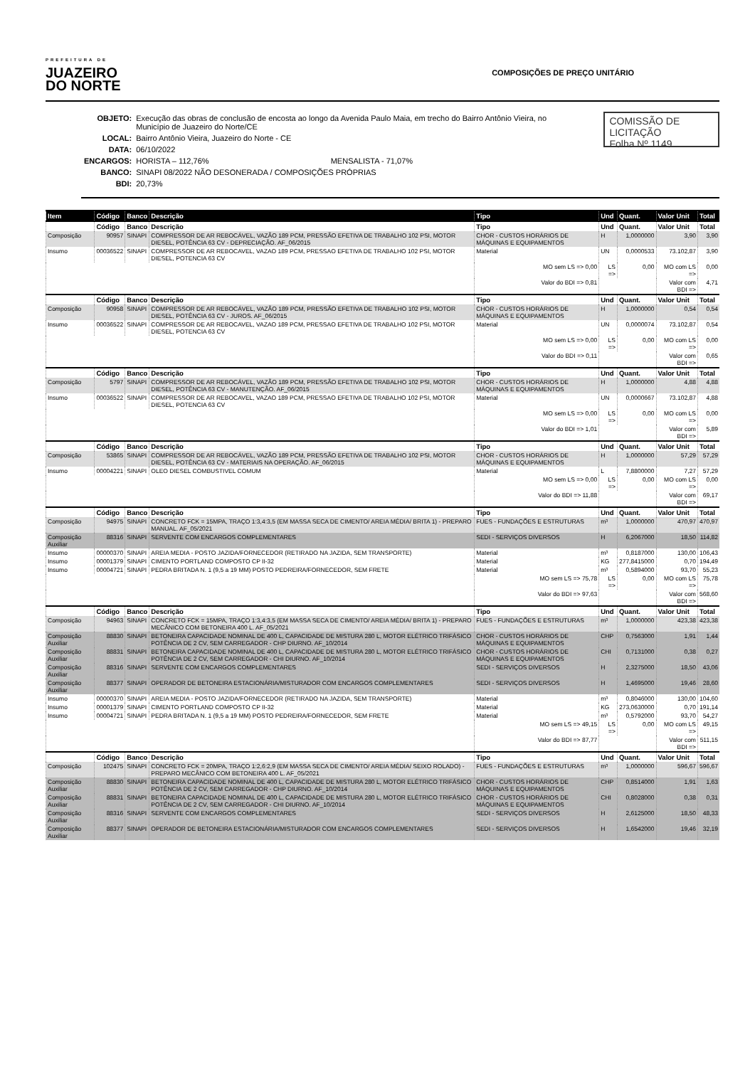PREFEITURA DE
JUAZEIRO
DO NORTE
COMPOSIÇÕES DE PREÇO UNITÁRIO
| OBJETO: | Execução das obras de conclusão de encosta ao longo da Avenida Paulo Maia, em trecho do Bairro Antônio Vieira, no Município de Juazeiro do Norte/CE |
| LOCAL: | Bairro Antônio Vieira, Juazeiro do Norte - CE |
| DATA: | 06/10/2022 |
| ENCARGOS: | HORISTA – 112,76% MENSALISTA - 71,07% |
| BANCO: | SINAPI 08/2022 NÃO DESONERADA / COMPOSIÇÕES PRÓPRIAS |
| BDI: | 20,73% |
COMISSÃO DE LICITAÇÃO
Folha Nº 1149
| Item | Código | Banco | Descrição | Tipo | Und | Quant. | Valor Unit | Total |
| --- | --- | --- | --- | --- | --- | --- | --- | --- |
| | Código | Banco | Descrição | Tipo | Und | Quant. | Valor Unit | Total |
| Composição | 90957 | SINAPI | COMPRESSOR DE AR REBOCÁVEL, VAZÃO 189 PCM, PRESSÃO EFETIVA DE TRABALHO 102 PSI, MOTOR DIESEL, POTÊNCIA 63 CV - DEPRECIAÇÃO. AF_06/2015 | CHOR - CUSTOS HORÁRIOS DE MÁQUINAS E EQUIPAMENTOS | H | 1,0000000 | 3,90 | 3,90 |
| Insumo | 00036522 | SINAPI | COMPRESSOR DE AR REBOCAVEL, VAZAO 189 PCM, PRESSAO EFETIVA DE TRABALHO 102 PSI, MOTOR DIESEL, POTENCIA 63 CV | Material | UN | 0,0000533 | 73.102,87 | 3,90 |
| | | | | MO sem LS => 0,00 | LS => | 0,00 | MO com LS => | 0,00 |
| | | | | Valor do BDI => 0,81 | | | Valor com BDI => | 4,71 |
| | Código | Banco | Descrição | Tipo | Und | Quant. | Valor Unit | Total |
| Composição | 90958 | SINAPI | COMPRESSOR DE AR REBOCÁVEL, VAZÃO 189 PCM, PRESSÃO EFETIVA DE TRABALHO 102 PSI, MOTOR DIESEL, POTÊNCIA 63 CV - JUROS. AF_06/2015 | CHOR - CUSTOS HORÁRIOS DE MÁQUINAS E EQUIPAMENTOS | H | 1,0000000 | 0,54 | 0,54 |
| Insumo | 00036522 | SINAPI | COMPRESSOR DE AR REBOCAVEL, VAZAO 189 PCM, PRESSAO EFETIVA DE TRABALHO 102 PSI, MOTOR DIESEL, POTENCIA 63 CV | Material | UN | 0,0000074 | 73.102,87 | 0,54 |
| | | | | MO sem LS => 0,00 | LS => | 0,00 | MO com LS => | 0,00 |
| | | | | Valor do BDI => 0,11 | | | Valor com BDI => | 0,65 |
| | Código | Banco | Descrição | Tipo | Und | Quant. | Valor Unit | Total |
| Composição | 5797 | SINAPI | COMPRESSOR DE AR REBOCÁVEL, VAZÃO 189 PCM, PRESSÃO EFETIVA DE TRABALHO 102 PSI, MOTOR DIESEL, POTÊNCIA 63 CV - MANUTENÇÃO. AF_06/2015 | CHOR - CUSTOS HORÁRIOS DE MÁQUINAS E EQUIPAMENTOS | H | 1,0000000 | 4,88 | 4,88 |
| Insumo | 00036522 | SINAPI | COMPRESSOR DE AR REBOCAVEL, VAZAO 189 PCM, PRESSAO EFETIVA DE TRABALHO 102 PSI, MOTOR DIESEL, POTENCIA 63 CV | Material | UN | 0,0000667 | 73.102,87 | 4,88 |
| | | | | MO sem LS => 0,00 | LS => | 0,00 | MO com LS => | 0,00 |
| | | | | Valor do BDI => 1,01 | | | Valor com BDI => | 5,89 |
| | Código | Banco | Descrição | Tipo | Und | Quant. | Valor Unit | Total |
| Composição | 53865 | SINAPI | COMPRESSOR DE AR REBOCÁVEL, VAZÃO 189 PCM, PRESSÃO EFETIVA DE TRABALHO 102 PSI, MOTOR DIESEL, POTÊNCIA 63 CV - MATERIAIS NA OPERAÇÃO. AF_06/2015 | CHOR - CUSTOS HORÁRIOS DE MÁQUINAS E EQUIPAMENTOS | H | 1,0000000 | 57,29 | 57,29 |
| Insumo | 00004221 | SINAPI | OLEO DIESEL COMBUSTIVEL COMUM | Material | L | 7,8800000 | 7,27 | 57,29 |
| | | | | MO sem LS => 0,00 | LS => | 0,00 | MO com LS => | 0,00 |
| | | | | Valor do BDI => 11,88 | | | Valor com BDI => | 69,17 |
| | Código | Banco | Descrição | Tipo | Und | Quant. | Valor Unit | Total |
| Composição | 94975 | SINAPI | CONCRETO FCK = 15MPA, TRAÇO 1:3,4:3,5 (EM MASSA SECA DE CIMENTO/ AREIA MÉDIA/ BRITA 1) - PREPARO MANUAL. AF_05/2021 | FUES - FUNDAÇÕES E ESTRUTURAS | m³ | 1,0000000 | 470,97 | 470,97 |
| Composição Auxiliar | 88316 | SINAPI | SERVENTE COM ENCARGOS COMPLEMENTARES | SEDI - SERVIÇOS DIVERSOS | H | 6,2067000 | 18,50 | 114,82 |
| Insumo | 00000370 | SINAPI | AREIA MEDIA - POSTO JAZIDA/FORNECEDOR (RETIRADO NA JAZIDA, SEM TRANSPORTE) | Material | m³ | 0,8187000 | 130,00 | 106,43 |
| Insumo | 00001379 | SINAPI | CIMENTO PORTLAND COMPOSTO CP II-32 | Material | KG | 277,8415000 | 0,70 | 194,49 |
| Insumo | 00004721 | SINAPI | PEDRA BRITADA N. 1 (9,5 a 19 MM) POSTO PEDREIRA/FORNECEDOR, SEM FRETE | Material | m³ | 0,5894000 | 93,70 | 55,23 |
| | | | | MO sem LS => 75,78 | LS => | 0,00 | MO com LS => | 75,78 |
| | | | | Valor do BDI => 97,63 | | | Valor com BDI => | 568,60 |
| | Código | Banco | Descrição | Tipo | Und | Quant. | Valor Unit | Total |
| Composição | 94963 | SINAPI | CONCRETO FCK = 15MPA, TRAÇO 1:3,4:3,5 (EM MASSA SECA DE CIMENTO/ AREIA MÉDIA/ BRITA 1) - PREPARO MECÂNICO COM BETONEIRA 400 L. AF_05/2021 | FUES - FUNDAÇÕES E ESTRUTURAS | m³ | 1,0000000 | 423,38 | 423,38 |
| Composição Auxiliar | 88830 | SINAPI | BETONEIRA CAPACIDADE NOMINAL DE 400 L, CAPACIDADE DE MISTURA 280 L, MOTOR ELÉTRICO TRIFÁSICO POTÊNCIA DE 2 CV, SEM CARREGADOR - CHP DIURNO. AF_10/2014 | CHOR - CUSTOS HORÁRIOS DE MÁQUINAS E EQUIPAMENTOS | CHP | 0,7563000 | 1,91 | 1,44 |
| Composição Auxiliar | 88831 | SINAPI | BETONEIRA CAPACIDADE NOMINAL DE 400 L, CAPACIDADE DE MISTURA 280 L, MOTOR ELÉTRICO TRIFÁSICO POTÊNCIA DE 2 CV, SEM CARREGADOR - CHI DIURNO. AF_10/2014 | CHOR - CUSTOS HORÁRIOS DE MÁQUINAS E EQUIPAMENTOS | CHI | 0,7131000 | 0,38 | 0,27 |
| Composição Auxiliar | 88316 | SINAPI | SERVENTE COM ENCARGOS COMPLEMENTARES | SEDI - SERVIÇOS DIVERSOS | H | 2,3275000 | 18,50 | 43,06 |
| Composição Auxiliar | 88377 | SINAPI | OPERADOR DE BETONEIRA ESTACIONÁRIA/MISTURADOR COM ENCARGOS COMPLEMENTARES | SEDI - SERVIÇOS DIVERSOS | H | 1,4695000 | 19,46 | 28,60 |
| Insumo | 00000370 | SINAPI | AREIA MEDIA - POSTO JAZIDA/FORNECEDOR (RETIRADO NA JAZIDA, SEM TRANSPORTE) | Material | m³ | 0,8046000 | 130,00 | 104,60 |
| Insumo | 00001379 | SINAPI | CIMENTO PORTLAND COMPOSTO CP II-32 | Material | KG | 273,0630000 | 0,70 | 191,14 |
| Insumo | 00004721 | SINAPI | PEDRA BRITADA N. 1 (9,5 a 19 MM) POSTO PEDREIRA/FORNECEDOR, SEM FRETE | Material | m³ | 0,5792000 | 93,70 | 54,27 |
| | | | | MO sem LS => 49,15 | LS => | 0,00 | MO com LS => | 49,15 |
| | | | | Valor do BDI => 87,77 | | | Valor com BDI => | 511,15 |
| | Código | Banco | Descrição | Tipo | Und | Quant. | Valor Unit | Total |
| Composição | 102475 | SINAPI | CONCRETO FCK = 20MPA, TRAÇO 1:2,6:2,9 (EM MASSA SECA DE CIMENTO/ AREIA MÉDIA/ SEIXO ROLADO) - PREPARO MECÂNICO COM BETONEIRA 400 L. AF_05/2021 | FUES - FUNDAÇÕES E ESTRUTURAS | m³ | 1,0000000 | 596,67 | 596,67 |
| Composição Auxiliar | 88830 | SINAPI | BETONEIRA CAPACIDADE NOMINAL DE 400 L, CAPACIDADE DE MISTURA 280 L, MOTOR ELÉTRICO TRIFÁSICO POTÊNCIA DE 2 CV, SEM CARREGADOR - CHP DIURNO. AF_10/2014 | CHOR - CUSTOS HORÁRIOS DE MÁQUINAS E EQUIPAMENTOS | CHP | 0,8514000 | 1,91 | 1,63 |
| Composição Auxiliar | 88831 | SINAPI | BETONEIRA CAPACIDADE NOMINAL DE 400 L, CAPACIDADE DE MISTURA 280 L, MOTOR ELÉTRICO TRIFÁSICO POTÊNCIA DE 2 CV, SEM CARREGADOR - CHI DIURNO. AF_10/2014 | CHOR - CUSTOS HORÁRIOS DE MÁQUINAS E EQUIPAMENTOS | CHI | 0,8028000 | 0,38 | 0,31 |
| Composição Auxiliar | 88316 | SINAPI | SERVENTE COM ENCARGOS COMPLEMENTARES | SEDI - SERVIÇOS DIVERSOS | H | 2,6125000 | 18,50 | 48,33 |
| Composição Auxiliar | 88377 | SINAPI | OPERADOR DE BETONEIRA ESTACIONÁRIA/MISTURADOR COM ENCARGOS COMPLEMENTARES | SEDI - SERVIÇOS DIVERSOS | H | 1,6542000 | 19,46 | 32,19 |